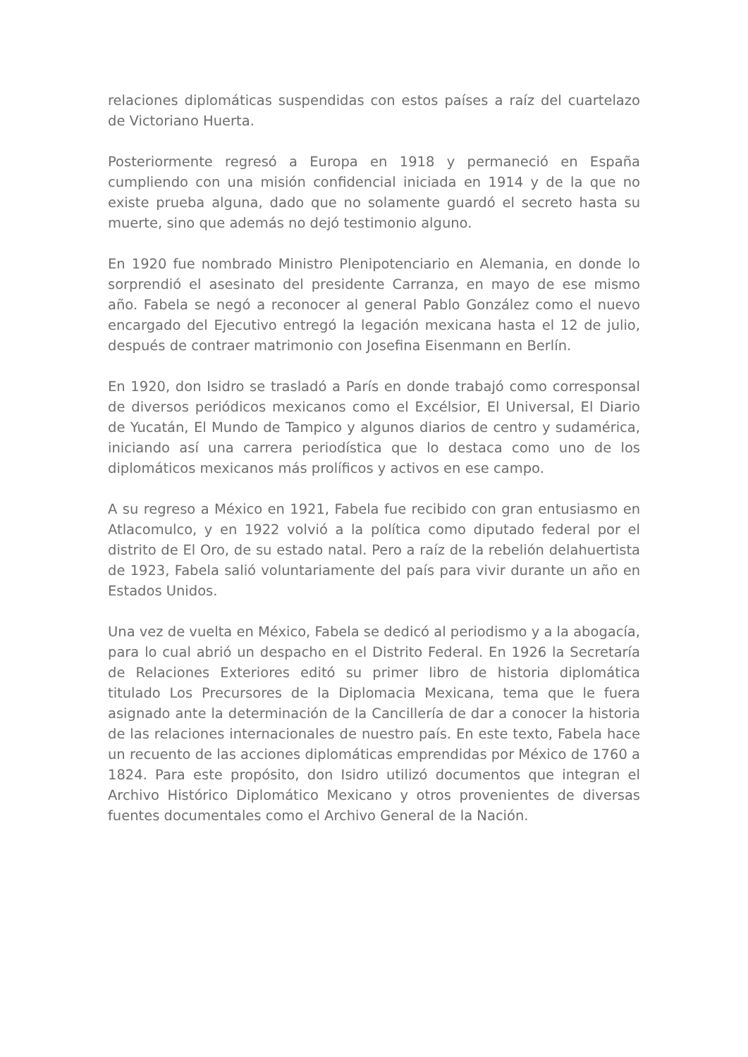relaciones diplomáticas suspendidas con estos países a raíz del cuartelazo de Victoriano Huerta.
Posteriormente regresó a Europa en 1918 y permaneció en España cumpliendo con una misión confidencial iniciada en 1914 y de la que no existe prueba alguna, dado que no solamente guardó el secreto hasta su muerte, sino que además no dejó testimonio alguno.
En 1920 fue nombrado Ministro Plenipotenciario en Alemania, en donde lo sorprendió el asesinato del presidente Carranza, en mayo de ese mismo año. Fabela se negó a reconocer al general Pablo González como el nuevo encargado del Ejecutivo entregó la legación mexicana hasta el 12 de julio, después de contraer matrimonio con Josefina Eisenmann en Berlín.
En 1920, don Isidro se trasladó a París en donde trabajó como corresponsal de diversos periódicos mexicanos como el Excélsior, El Universal, El Diario de Yucatán, El Mundo de Tampico y algunos diarios de centro y sudamérica, iniciando así una carrera periodística que lo destaca como uno de los diplomáticos mexicanos más prolíficos y activos en ese campo.
A su regreso a México en 1921, Fabela fue recibido con gran entusiasmo en Atlacomulco, y en 1922 volvió a la política como diputado federal por el distrito de El Oro, de su estado natal. Pero a raíz de la rebelión delahuertista de 1923, Fabela salió voluntariamente del país para vivir durante un año en Estados Unidos.
Una vez de vuelta en México, Fabela se dedicó al periodismo y a la abogacía, para lo cual abrió un despacho en el Distrito Federal. En 1926 la Secretaría de Relaciones Exteriores editó su primer libro de historia diplomática titulado Los Precursores de la Diplomacia Mexicana, tema que le fuera asignado ante la determinación de la Cancillería de dar a conocer la historia de las relaciones internacionales de nuestro país. En este texto, Fabela hace un recuento de las acciones diplomáticas emprendidas por México de 1760 a 1824. Para este propósito, don Isidro utilizó documentos que integran el Archivo Histórico Diplomático Mexicano y otros provenientes de diversas fuentes documentales como el Archivo General de la Nación.